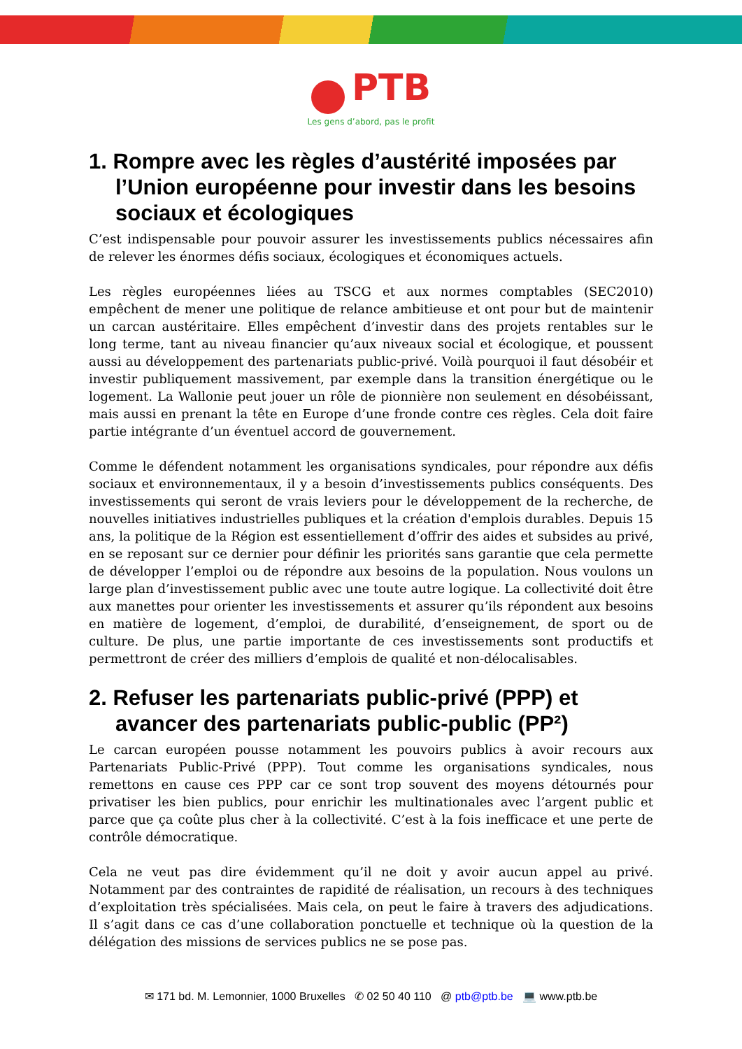PTB
Les gens d’abord, pas le profit
1. Rompre avec les règles d’austérité imposées par l’Union européenne pour investir dans les besoins sociaux et écologiques
C’est indispensable pour pouvoir assurer les investissements publics nécessaires afin de relever les énormes défis sociaux, écologiques et économiques actuels.
Les règles européennes liées au TSCG et aux normes comptables (SEC2010) empêchent de mener une politique de relance ambitieuse et ont pour but de maintenir un carcan austéritaire. Elles empêchent d’investir dans des projets rentables sur le long terme, tant au niveau financier qu’aux niveaux social et écologique, et poussent aussi au développement des partenariats public-privé. Voilà pourquoi il faut désobéir et investir publiquement massivement, par exemple dans la transition énergétique ou le logement. La Wallonie peut jouer un rôle de pionnière non seulement en désobéissant, mais aussi en prenant la tête en Europe d’une fronde contre ces règles. Cela doit faire partie intégrante d’un éventuel accord de gouvernement.
Comme le défendent notamment les organisations syndicales, pour répondre aux défis sociaux et environnementaux, il y a besoin d’investissements publics conséquents. Des investissements qui seront de vrais leviers pour le développement de la recherche, de nouvelles initiatives industrielles publiques et la création d'emplois durables. Depuis 15 ans, la politique de la Région est essentiellement d’offrir des aides et subsides au privé, en se reposant sur ce dernier pour définir les priorités sans garantie que cela permette de développer l’emploi ou de répondre aux besoins de la population. Nous voulons un large plan d’investissement public avec une toute autre logique. La collectivité doit être aux manettes pour orienter les investissements et assurer qu’ils répondent aux besoins en matière de logement, d’emploi, de durabilité, d’enseignement, de sport ou de culture. De plus, une partie importante de ces investissements sont productifs et permettront de créer des milliers d’emplois de qualité et non-délocalisables.
2. Refuser les partenariats public-privé (PPP) et avancer des partenariats public-public (PP²)
Le carcan européen pousse notamment les pouvoirs publics à avoir recours aux Partenariats Public-Privé (PPP). Tout comme les organisations syndicales, nous remettons en cause ces PPP car ce sont trop souvent des moyens détournés pour privatiser les bien publics, pour enrichir les multinationales avec l’argent public et parce que ça coûte plus cher à la collectivité. C’est à la fois inefficace et une perte de contrôle démocratique.
Cela ne veut pas dire évidemment qu’il ne doit y avoir aucun appel au privé. Notamment par des contraintes de rapidité de réalisation, un recours à des techniques d’exploitation très spécialisées. Mais cela, on peut le faire à travers des adjudications. Il s’agit dans ce cas d’une collaboration ponctuelle et technique où la question de la délégation des missions de services publics ne se pose pas.
✉ 171 bd. M. Lemonnier, 1000 Bruxelles ✆ 02 50 40 110 @ ptb@ptb.be 💻 www.ptb.be